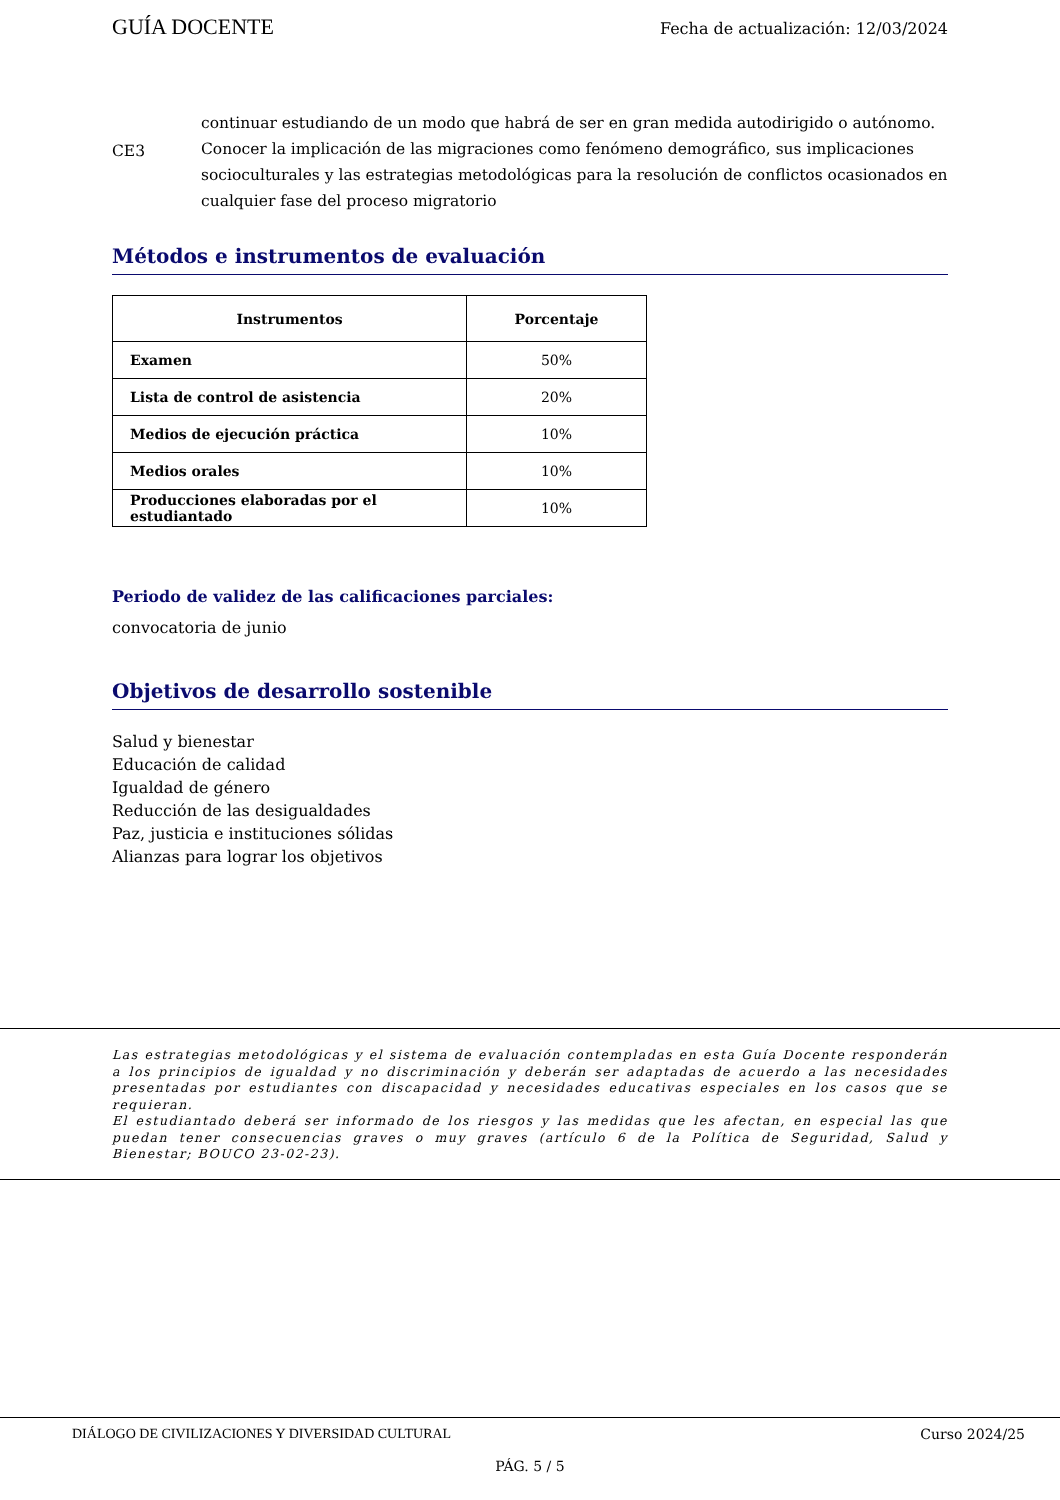GUÍA DOCENTE Fecha de actualización: 12/03/2024
continuar estudiando de un modo que habrá de ser en gran medida autodirigido o autónomo.
CE3 Conocer la implicación de las migraciones como fenómeno demográfico, sus implicaciones socioculturales y las estrategias metodológicas para la resolución de conflictos ocasionados en cualquier fase del proceso migratorio
Métodos e instrumentos de evaluación
| Instrumentos | Porcentaje |
| --- | --- |
| Examen | 50% |
| Lista de control de asistencia | 20% |
| Medios de ejecución práctica | 10% |
| Medios orales | 10% |
| Producciones elaboradas por el estudiantado | 10% |
Periodo de validez de las calificaciones parciales:
convocatoria de junio
Objetivos de desarrollo sostenible
Salud y bienestar
Educación de calidad
Igualdad de género
Reducción de las desigualdades
Paz, justicia e instituciones sólidas
Alianzas para lograr los objetivos
Las estrategias metodológicas y el sistema de evaluación contempladas en esta Guía Docente responderán a los principios de igualdad y no discriminación y deberán ser adaptadas de acuerdo a las necesidades presentadas por estudiantes con discapacidad y necesidades educativas especiales en los casos que se requieran.
El estudiantado deberá ser informado de los riesgos y las medidas que les afectan, en especial las que puedan tener consecuencias graves o muy graves (artículo 6 de la Política de Seguridad, Salud y Bienestar; BOUCO 23-02-23).
DIÁLOGO DE CIVILIZACIONES Y DIVERSIDAD CULTURAL Curso 2024/25
PÁG. 5 / 5